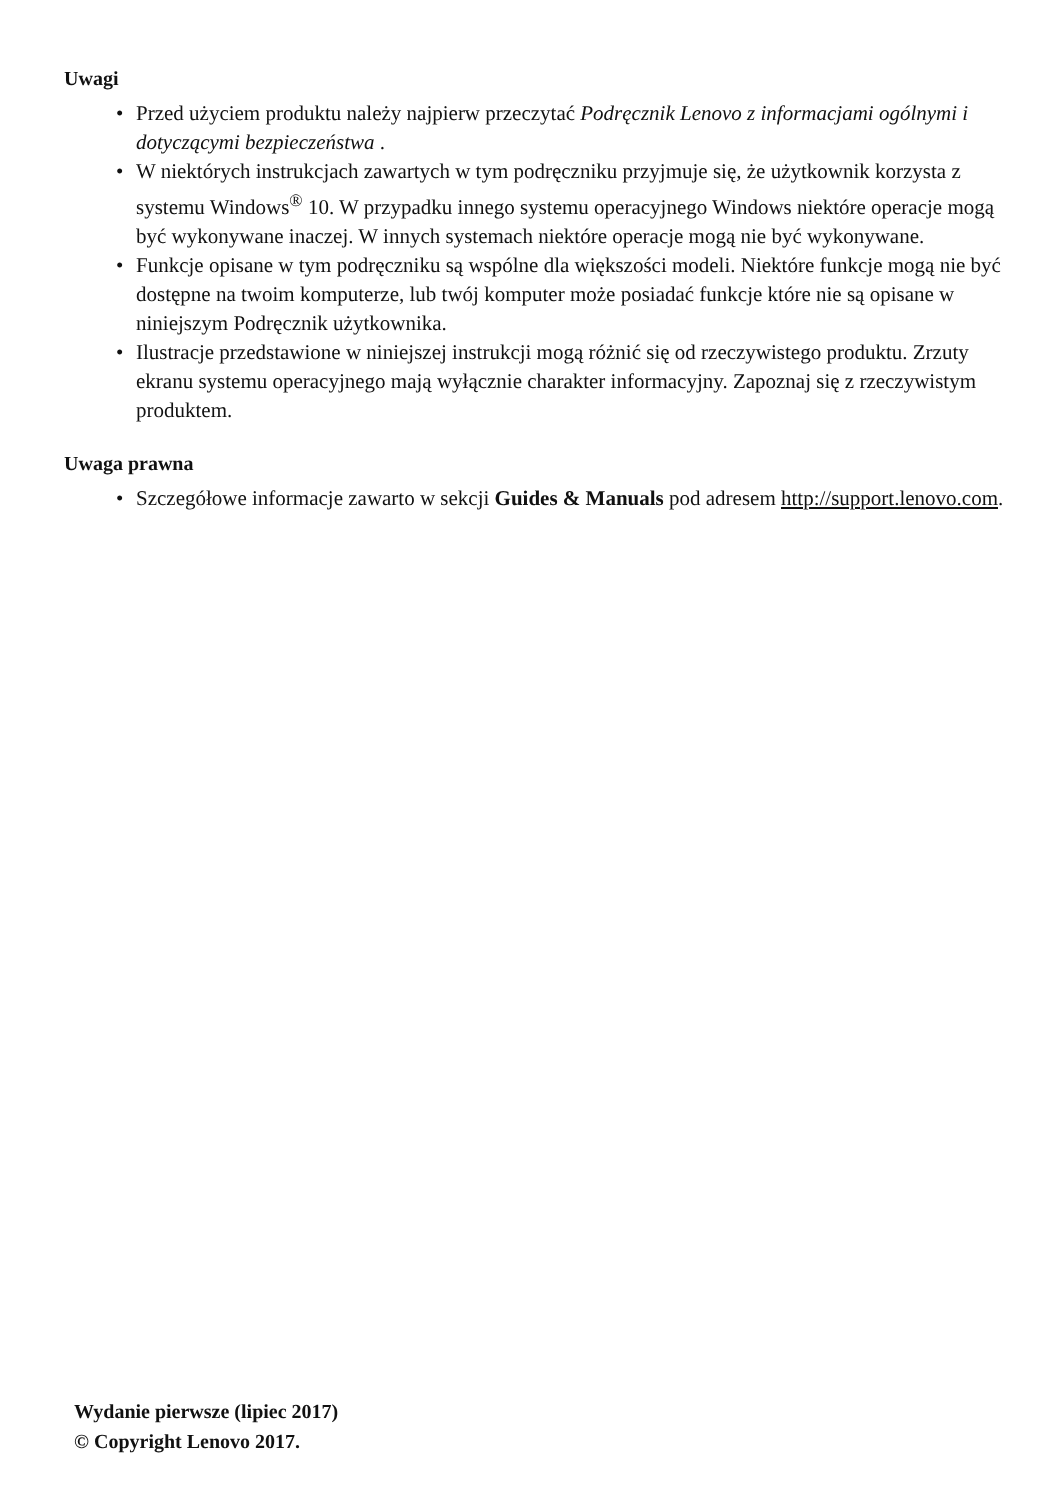Uwagi
• Przed użyciem produktu należy najpierw przeczytać Podręcznik Lenovo z informacjami ogólnymi i dotyczącymi bezpieczeństwa .
• W niektórych instrukcjach zawartych w tym podręczniku przyjmuje się, że użytkownik korzysta z systemu Windows<sup>®</sup> 10. W przypadku innego systemu operacyjnego Windows niektóre operacje mogą być wykonywane inaczej. W innych systemach niektóre operacje mogą nie być wykonywane.
• Funkcje opisane w tym podręczniku są wspólne dla większości modeli. Niektóre funkcje mogą nie być dostępne na twoim komputerze, lub twój komputer może posiadać funkcje które nie są opisane w niniejszym Podręcznik użytkownika.
• Ilustracje przedstawione w niniejszej instrukcji mogą różnić się od rzeczywistego produktu. Zrzuty ekranu systemu operacyjnego mają wyłącznie charakter informacyjny. Zapoznaj się z rzeczywistym produktem.
Uwaga prawna
• Szczegółowe informacje zawarto w sekcji Guides & Manuals pod adresem http://support.lenovo.com.
Wydanie pierwsze (lipiec 2017)
© Copyright Lenovo 2017.